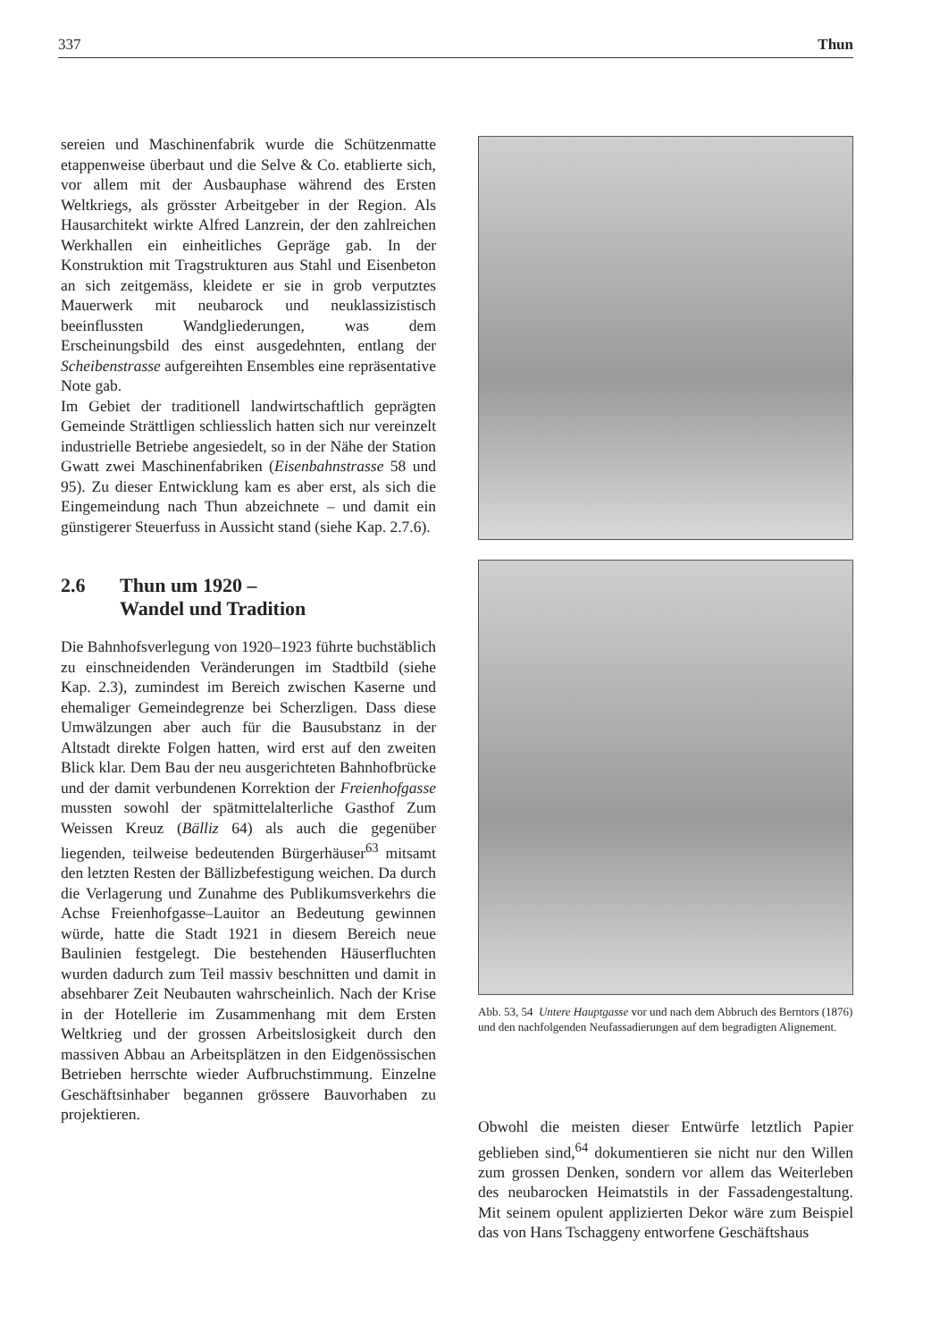337 Thun
sereien und Maschinenfabrik wurde die Schützenmatte etappenweise überbaut und die Selve & Co. etablierte sich, vor allem mit der Ausbauphase während des Ersten Weltkriegs, als grösster Arbeitgeber in der Region. Als Hausarchitekt wirkte Alfred Lanzrein, der den zahlreichen Werkhallen ein einheitliches Gepräge gab. In der Konstruktion mit Tragstrukturen aus Stahl und Eisenbeton an sich zeitgemäss, kleidete er sie in grob verputztes Mauerwerk mit neubarock und neuklassizistisch beeinflussten Wandgliederungen, was dem Erscheinungsbild des einst ausgedehnten, entlang der Scheibenstrasse aufgereihten Ensembles eine repräsentative Note gab.
Im Gebiet der traditionell landwirtschaftlich geprägten Gemeinde Strättligen schliesslich hatten sich nur vereinzelt industrielle Betriebe angesiedelt, so in der Nähe der Station Gwatt zwei Maschinenfabriken (Eisenbahnstrasse 58 und 95). Zu dieser Entwicklung kam es aber erst, als sich die Eingemeindung nach Thun abzeichnete – und damit ein günstigerer Steuerfuss in Aussicht stand (siehe Kap. 2.7.6).
2.6 Thun um 1920 –
Wandel und Tradition
Die Bahnhofsverlegung von 1920–1923 führte buchstäblich zu einschneidenden Veränderungen im Stadtbild (siehe Kap. 2.3), zumindest im Bereich zwischen Kaserne und ehemaliger Gemeindegrenze bei Scherzligen. Dass diese Umwälzungen aber auch für die Bausubstanz in der Altstadt direkte Folgen hatten, wird erst auf den zweiten Blick klar. Dem Bau der neu ausgerichteten Bahnhofbrücke und der damit verbundenen Korrektion der Freienhofgasse mussten sowohl der spätmittelalterliche Gasthof Zum Weissen Kreuz (Bälliz 64) als auch die gegenüber liegenden, teilweise bedeutenden Bürgerhäuser<sup>63</sup> mitsamt den letzten Resten der Bällizbefestigung weichen. Da durch die Verlagerung und Zunahme des Publikumsverkehrs die Achse Freienhofgasse–Lauitor an Bedeutung gewinnen würde, hatte die Stadt 1921 in diesem Bereich neue Baulinien festgelegt. Die bestehenden Häuserfluchten wurden dadurch zum Teil massiv beschnitten und damit in absehbarer Zeit Neubauten wahrscheinlich. Nach der Krise in der Hotellerie im Zusammenhang mit dem Ersten Weltkrieg und der grossen Arbeitslosigkeit durch den massiven Abbau an Arbeitsplätzen in den Eidgenössischen Betrieben herrschte wieder Aufbruchstimmung. Einzelne Geschäftsinhaber begannen grössere Bauvorhaben zu projektieren.
Abb. 53, 54 Untere Hauptgasse vor und nach dem Abbruch des Berntors (1876) und den nachfolgenden Neufassadierungen auf dem begradigten Alignement.
Obwohl die meisten dieser Entwürfe letztlich Papier geblieben sind,<sup>64</sup> dokumentieren sie nicht nur den Willen zum grossen Denken, sondern vor allem das Weiterleben des neubarocken Heimatstils in der Fassadengestaltung. Mit seinem opulent applizierten Dekor wäre zum Beispiel das von Hans Tschaggeny entworfene Geschäftshaus